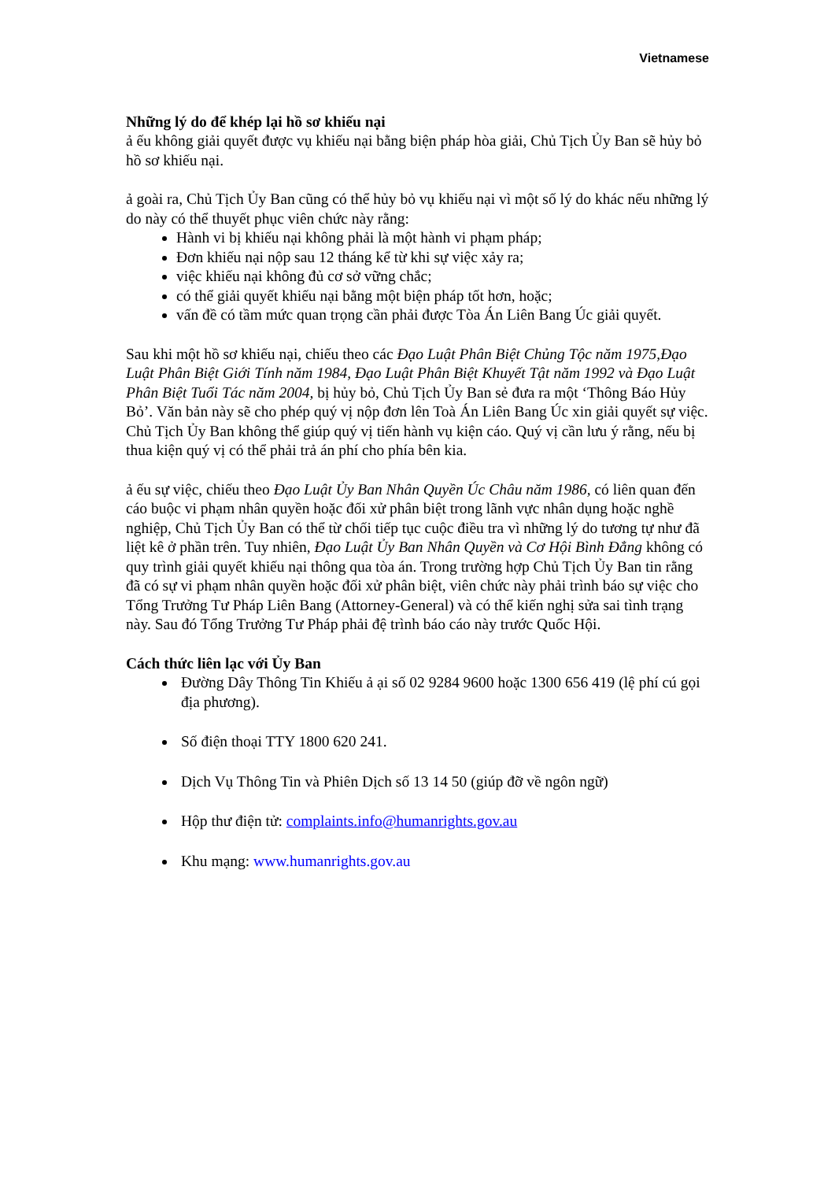Vietnamese
Những lý do để khép lại hồ sơ khiếu nại
ả ếu không giải quyết được vụ khiếu nại bằng biện pháp hòa giải, Chủ Tịch Ủy Ban sẽ hủy bỏ hồ sơ khiếu nại.
ả goài ra, Chủ Tịch Ủy Ban cũng có thể hủy bỏ vụ khiếu nại vì một số lý do khác nếu những lý do này có thể thuyết phục viên chức này rằng:
Hành vi bị khiếu nại không phải là một hành vi phạm pháp;
Đơn khiếu nại nộp sau 12 tháng kể từ khi sự việc xảy ra;
việc khiếu nại không đủ cơ sở vững chắc;
có thể giải quyết khiếu nại bằng một biện pháp tốt hơn, hoặc;
vấn đề có tầm mức quan trọng cần phải được Tòa Án Liên Bang Úc giải quyết.
Sau khi một hồ sơ khiếu nại, chiếu theo các Đạo Luật Phân Biệt Chủng Tộc năm 1975,Đạo Luật Phân Biệt Giới Tính năm 1984, Đạo Luật Phân Biệt Khuyết Tật năm 1992 và Đạo Luật Phân Biệt Tuổi Tác năm 2004, bị hủy bỏ, Chủ Tịch Ủy Ban sẻ đưa ra một ‘Thông Báo Hủy Bỏ’. Văn bản này sẽ cho phép quý vị nộp đơn lên Toà Án Liên Bang Úc xin giải quyết sự việc. Chủ Tịch Ủy Ban không thể giúp quý vị tiến hành vụ kiện cáo. Quý vị cần lưu ý rằng, nếu bị thua kiện quý vị có thể phải trả án phí cho phía bên kia.
ả ếu sự việc, chiếu theo Đạo Luật Ủy Ban Nhân Quyền Úc Châu năm 1986, có liên quan đến cáo buộc vi phạm nhân quyền hoặc đối xử phân biệt trong lãnh vực nhân dụng hoặc nghề nghiệp, Chủ Tịch Ủy Ban có thể từ chối tiếp tục cuộc điều tra vì những lý do tương tự như đã liệt kê ở phần trên. Tuy nhiên, Đạo Luật Ủy Ban Nhân Quyền và Cơ Hội Bình Đẳng không có quy trình giải quyết khiếu nại thông qua tòa án. Trong trường hợp Chủ Tịch Ủy Ban tin rằng đã có sự vi phạm nhân quyền hoặc đối xử phân biệt, viên chức này phải trình báo sự việc cho Tổng Trưởng Tư Pháp Liên Bang (Attorney-General) và có thể kiến nghị sửa sai tình trạng này. Sau đó Tổng Trưởng Tư Pháp phải đệ trình báo cáo này trước Quốc Hội.
Cách thức liên lạc với Ủy Ban
Đường Dây Thông Tin Khiếu ả ại số 02 9284 9600 hoặc 1300 656 419 (lệ phí cú gọi địa phương).
Số điện thoại TTY 1800 620 241.
Dịch Vụ Thông Tin và Phiên Dịch số 13 14 50 (giúp đỡ về ngôn ngữ)
Hộp thư điện tử: complaints.info@humanrights.gov.au
Khu mạng: www.humanrights.gov.au